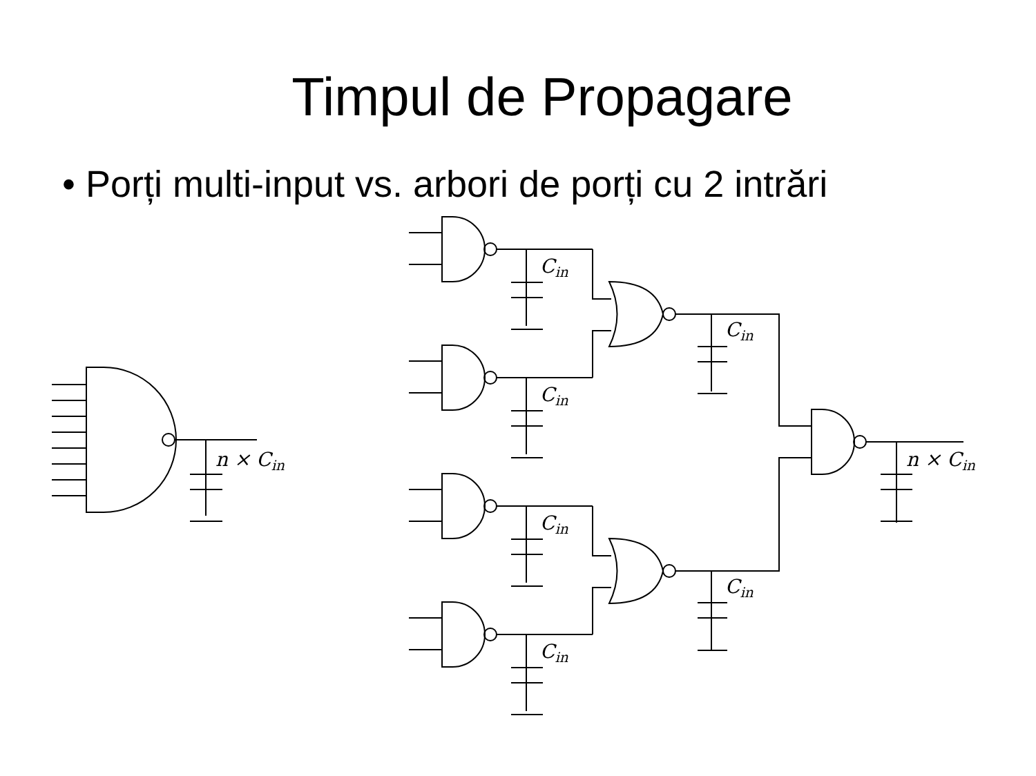Timpul de Propagare
• Porți multi-input vs. arbori de porți cu 2 intrări
n × Cin
Cin
Cin
Cin
n × Cin